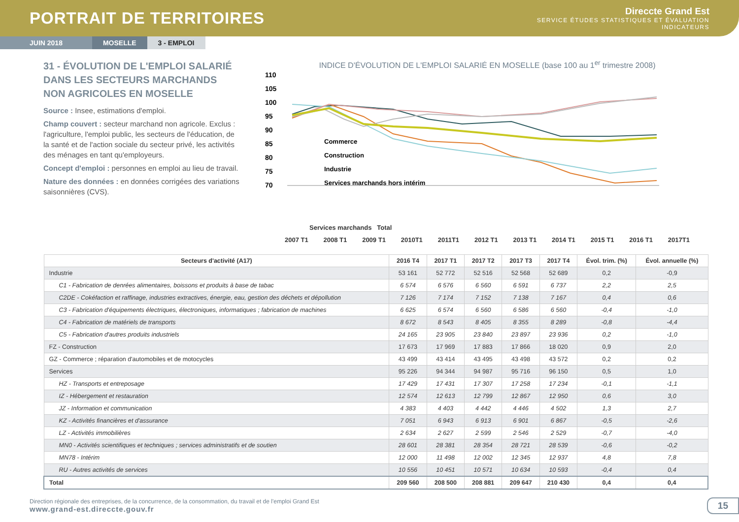PORTRAIT DE TERRITOIRES
Direccte Grand Est
SERVICE ÉTUDES STATISTIQUES ET ÉVALUATION
INDICATEURS
JUIN 2018 MOSELLE 3 - EMPLOI
31 - ÉVOLUTION DE L'EMPLOI SALARIÉ DANS LES SECTEURS MARCHANDS NON AGRICOLES EN MOSELLE
Source : Insee, estimations d'emploi.
Champ couvert : secteur marchand non agricole. Exclus : l'agriculture, l'emploi public, les secteurs de l'éducation, de la santé et de l'action sociale du secteur privé, les activités des ménages en tant qu'employeurs.
Concept d'emploi : personnes en emploi au lieu de travail.
Nature des données : en données corrigées des variations saisonnières (CVS).
INDICE D'ÉVOLUTION DE L'EMPLOI SALARIÉ EN MOSELLE (base 100 au 1<sup>er</sup> trimestre 2008)
110
105
100
95
90
85
80
75
70
Commerce
Construction
Industrie
Services marchands hors intérim
Services marchands Total
2007 T1 2008 T1 2009 T1 2010T1 2011T1 2012 T1 2013 T1 2014 T1 2015 T1 2016 T1 2017T1
| Secteurs d'activité (A17) | 2016 T4 | 2017 T1 | 2017 T2 | 2017 T3 | 2017 T4 | Évol. trim. (%) | Évol. annuelle (%) |
| --- | --- | --- | --- | --- | --- | --- | --- |
| Industrie | 53 161 | 52 772 | 52 516 | 52 568 | 52 689 | 0,2 | -0,9 |
| C1 - Fabrication de denrées alimentaires, boissons et produits à base de tabac | 6 574 | 6 576 | 6 560 | 6 591 | 6 737 | 2,2 | 2,5 |
| C2DE - Cokéfaction et raffinage, industries extractives, énergie, eau, gestion des déchets et dépollution | 7 126 | 7 174 | 7 152 | 7 138 | 7 167 | 0,4 | 0,6 |
| C3 - Fabrication d'équipements électriques, électroniques, informatiques ; fabrication de machines | 6 625 | 6 574 | 6 560 | 6 586 | 6 560 | -0,4 | -1,0 |
| C4 - Fabrication de matériels de transports | 8 672 | 8 543 | 8 405 | 8 355 | 8 289 | -0,8 | -4,4 |
| C5 - Fabrication d'autres produits industriels | 24 165 | 23 905 | 23 840 | 23 897 | 23 936 | 0,2 | -1,0 |
| FZ - Construction | 17 673 | 17 969 | 17 883 | 17 866 | 18 020 | 0,9 | 2,0 |
| GZ - Commerce ; réparation d'automobiles et de motocycles | 43 499 | 43 414 | 43 495 | 43 498 | 43 572 | 0,2 | 0,2 |
| Services | 95 226 | 94 344 | 94 987 | 95 716 | 96 150 | 0,5 | 1,0 |
| HZ - Transports et entreposage | 17 429 | 17 431 | 17 307 | 17 258 | 17 234 | -0,1 | -1,1 |
| IZ - Hébergement et restauration | 12 574 | 12 613 | 12 799 | 12 867 | 12 950 | 0,6 | 3,0 |
| JZ - Information et communication | 4 383 | 4 403 | 4 442 | 4 446 | 4 502 | 1,3 | 2,7 |
| KZ - Activités financières et d'assurance | 7 051 | 6 943 | 6 913 | 6 901 | 6 867 | -0,5 | -2,6 |
| LZ - Activités immobilières | 2 634 | 2 627 | 2 599 | 2 546 | 2 529 | -0,7 | -4,0 |
| MN0 - Activités scientifiques et techniques ; services administratifs et de soutien | 28 601 | 28 381 | 28 354 | 28 721 | 28 539 | -0,6 | -0,2 |
| MN78 - Intérim | 12 000 | 11 498 | 12 002 | 12 345 | 12 937 | 4,8 | 7,8 |
| RU - Autres activités de services | 10 556 | 10 451 | 10 571 | 10 634 | 10 593 | -0,4 | 0,4 |
| Total | 209 560 | 208 500 | 208 881 | 209 647 | 210 430 | 0,4 | 0,4 |
Direction régionale des entreprises, de la concurrence, de la consommation, du travail et de l'emploi Grand Est
www.grand-est.direccte.gouv.fr
15